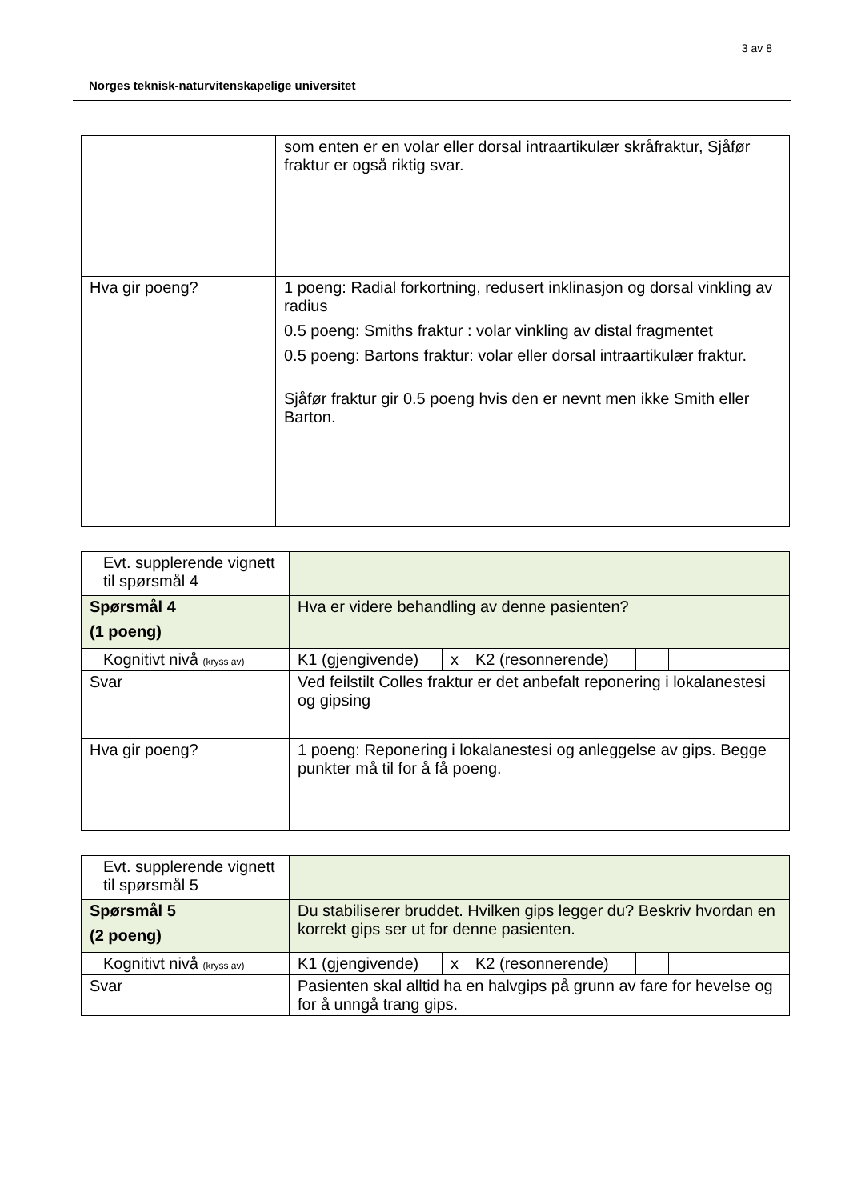3 av 8
Norges teknisk-naturvitenskapelige universitet
| | som enten er en volar eller dorsal intraartikulær skråfraktur, Sjåfør fraktur er også riktig svar. |
| Hva gir poeng? | 1 poeng: Radial forkortning, redusert inklinasjon og dorsal vinkling av radius 0.5 poeng: Smiths fraktur : volar vinkling av distal fragmentet 0.5 poeng: Bartons fraktur: volar eller dorsal intraartikulær fraktur. Sjåfør fraktur gir 0.5 poeng hvis den er nevnt men ikke Smith eller Barton. |
| Evt. supplerende vignett til spørsmål 4 | | | | | |
| Spørsmål 4 (1 poeng) | Hva er videre behandling av denne pasienten? | | | | |
| Kognitivt nivå (kryss av) | K1 (gjengivende) | x | K2 (resonnerende) | | |
| Svar | Ved feilstilt Colles fraktur er det anbefalt reponering i lokalanestesi og gipsing | | | | |
| Hva gir poeng? | 1 poeng: Reponering i lokalanestesi og anleggelse av gips. Begge punkter må til for å få poeng. | | | | |
| Evt. supplerende vignett til spørsmål 5 | | | | | |
| Spørsmål 5 (2 poeng) | Du stabiliserer bruddet. Hvilken gips legger du? Beskriv hvordan en korrekt gips ser ut for denne pasienten. | | | | |
| Kognitivt nivå (kryss av) | K1 (gjengivende) | x | K2 (resonnerende) | | |
| Svar | Pasienten skal alltid ha en halvgips på grunn av fare for hevelse og for å unngå trang gips. | | | | |